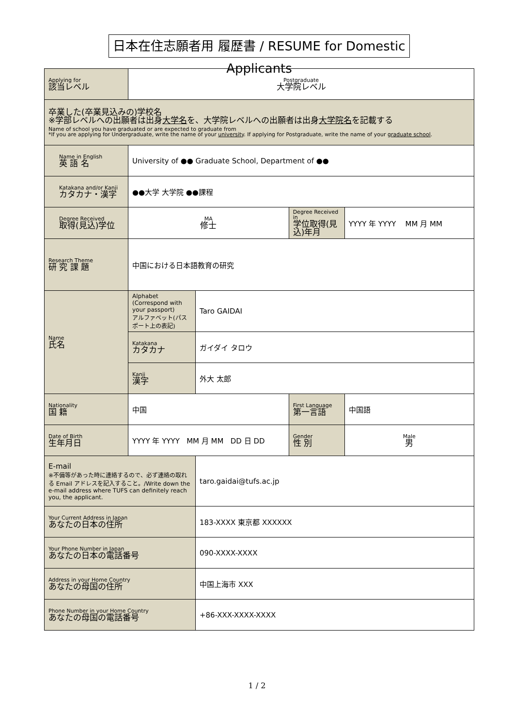日本在住志願者用 履歴書 / RESUME for Domestic Applicants
| Applying for 該当レベル | Postgraduate 大学院レベル | | | |
| 卒業した(卒業見込みの)学校名 ※学部レベルへの出願者は出身 大学名 を、大学院レベルへの出願者は出身 大学院名 を記載する Name of school you have graduated or are expected to graduate from *If you are applying for Undergraduate, write the name of your university . If applying for Postgraduate, write the name of your graduate school . | | | | |
| Name in English 英 語 名 | University of ●● Graduate School, Department of ●● | | | |
| Katakana and/or Kanji カタカナ・漢字 | ●●大学 大学院 ●●課程 | | | |
| Degree Received 取得(見込)学位 | MA 修士 | | Degree Received in 学位取得(見込)年月 | YYYY 年 YYYY MM 月 MM |
| Research Theme 研 究 課 題 | 中国における日本語教育の研究 | | | |
| Name 氏名 | Alphabet (Correspond with your passport) アルファベット(パスポート上の表記) | Taro GAIDAI | | |
| | Katakana カタカナ | ガイダイ タロウ | | |
| | Kanji 漢字 | 外大 太郎 | | |
| Nationality 国 籍 | 中国 | | First Language 第一言語 | 中国語 |
| Date of Birth 生年月日 | YYYY 年 YYYY MM 月 MM DD 日 DD | | Gender 性 別 | Male 男 |
| E-mail ※不備等があった時に連絡するので、必ず連絡の取れる Email アドレスを記入すること。/Write down the e-mail address where TUFS can definitely reach you, the applicant. | | taro.gaidai@tufs.ac.jp | | |
| Your Current Address in Japan あなたの日本の住所 | | 183-XXXX 東京都 XXXXXX | | |
| Your Phone Number in Japan あなたの日本の電話番号 | | 090-XXXX-XXXX | | |
| Address in your Home Country あなたの母国の住所 | | 中国上海市 XXX | | |
| Phone Number in your Home Country あなたの母国の電話番号 | | +86-XXX-XXXX-XXXX | | |
1 / 2